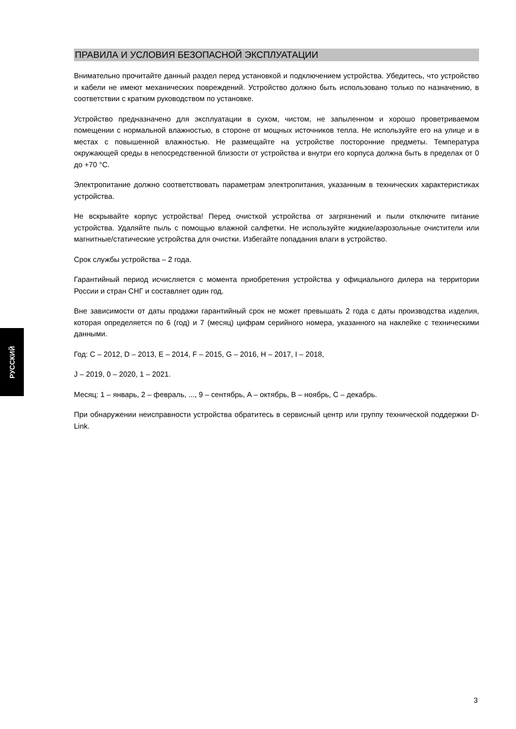РУССКИЙ
ПРАВИЛА И УСЛОВИЯ БЕЗОПАСНОЙ ЭКСПЛУАТАЦИИ
Внимательно прочитайте данный раздел перед установкой и подключением устройства. Убедитесь, что устройство и кабели не имеют механических повреждений. Устройство должно быть использовано только по назначению, в соответствии с кратким руководством по установке.
Устройство предназначено для эксплуатации в сухом, чистом, не запыленном и хорошо проветриваемом помещении с нормальной влажностью, в стороне от мощных источников тепла. Не используйте его на улице и в местах с повышенной влажностью. Не размещайте на устройстве посторонние предметы. Температура окружающей среды в непосредственной близости от устройства и внутри его корпуса должна быть в пределах от 0 до +70 °C.
Электропитание должно соответствовать параметрам электропитания, указанным в технических характеристиках устройства.
Не вскрывайте корпус устройства! Перед очисткой устройства от загрязнений и пыли отключите питание устройства. Удаляйте пыль с помощью влажной салфетки. Не используйте жидкие/аэрозольные очистители или магнитные/статические устройства для очистки. Избегайте попадания влаги в устройство.
Срок службы устройства – 2 года.
Гарантийный период исчисляется с момента приобретения устройства у официального дилера на территории России и стран СНГ и составляет один год.
Вне зависимости от даты продажи гарантийный срок не может превышать 2 года с даты производства изделия, которая определяется по 6 (год) и 7 (месяц) цифрам серийного номера, указанного на наклейке с техническими данными.
Год: C – 2012, D – 2013, E – 2014, F – 2015, G – 2016, H – 2017, I – 2018,
J – 2019, 0 – 2020, 1 – 2021.
Месяц: 1 – январь, 2 – февраль, ..., 9 – сентябрь, A – октябрь, B – ноябрь, C – декабрь.
При обнаружении неисправности устройства обратитесь в сервисный центр или группу технической поддержки D-Link.
3